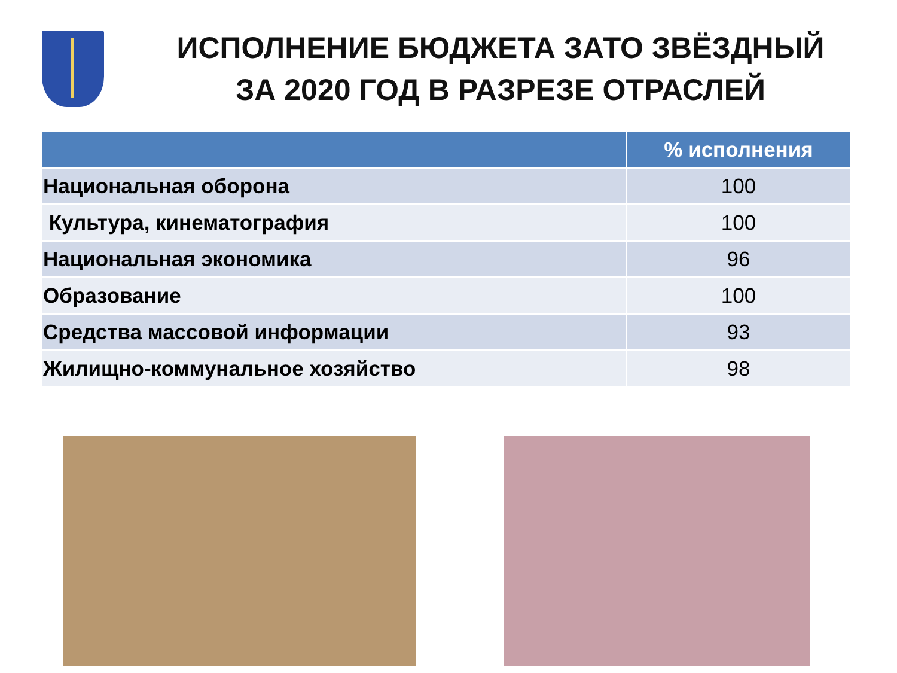ИСПОЛНЕНИЕ БЮДЖЕТА ЗАТО ЗВЁЗДНЫЙ
ЗА 2020 ГОД В РАЗРЕЗЕ ОТРАСЛЕЙ
| | % исполнения |
| --- | --- |
| Национальная оборона | 100 |
| Культура, кинематография | 100 |
| Национальная экономика | 96 |
| Образование | 100 |
| Средства массовой информации | 93 |
| Жилищно-коммунальное хозяйство | 98 |